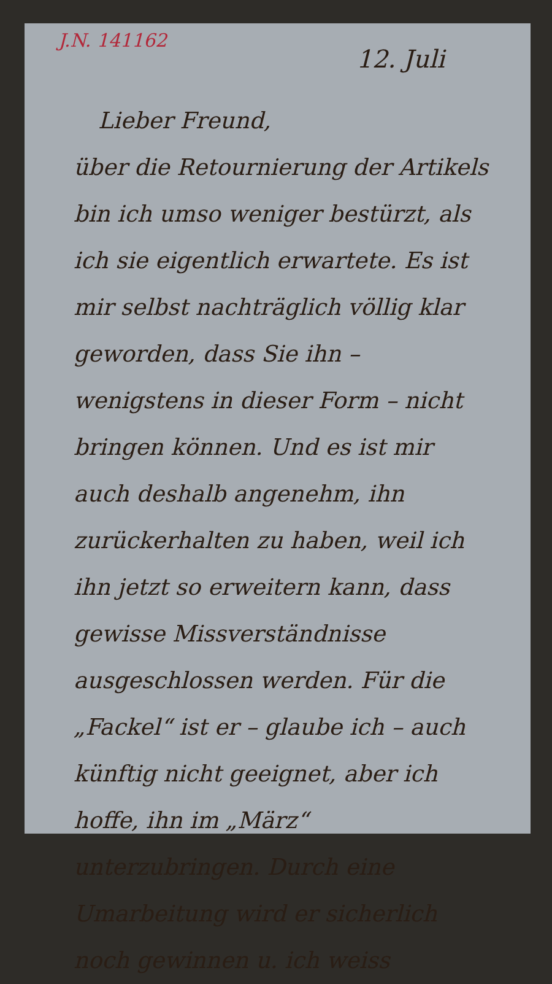J.N. 141162
12. Juli
Lieber Freund,
über die Retournierung der Artikels bin ich umso weniger bestürzt, als ich sie eigentlich erwartete. Es ist mir selbst nachträglich völlig klar geworden, dass Sie ihn – wenigstens in dieser Form – nicht bringen können. Und es ist mir auch deshalb angenehm, ihn zurückerhalten zu haben, weil ich ihn jetzt so erweitern kann, dass gewisse Missverständnisse ausgeschlossen werden. Für die „Fackel“ ist er – glaube ich – auch künftig nicht geeignet, aber ich hoffe, ihn im „März“ unterzubringen. Durch eine Umarbeitung wird er sicherlich noch gewinnen u. ich weiss